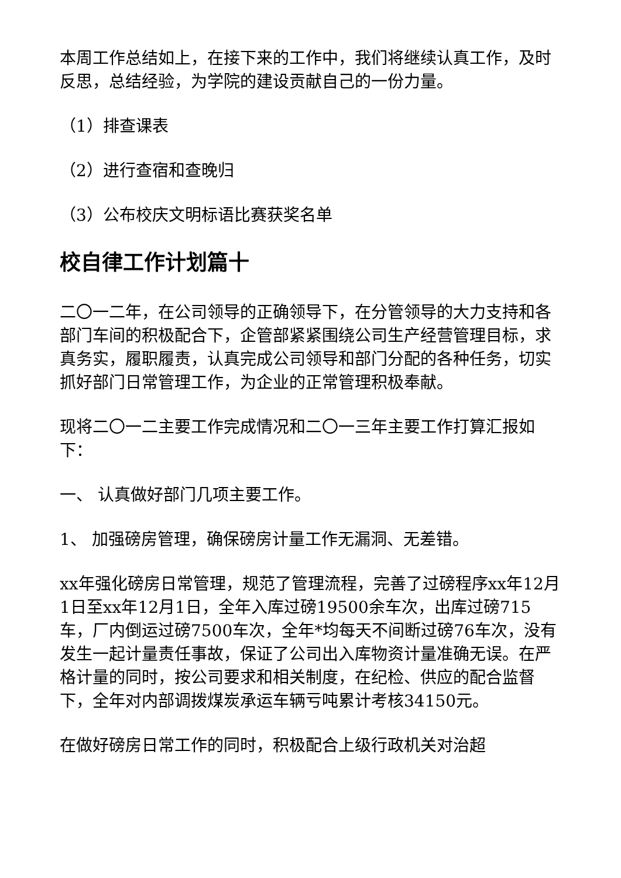本周工作总结如上，在接下来的工作中，我们将继续认真工作，及时反思，总结经验，为学院的建设贡献自己的一份力量。
（1）排查课表
（2）进行查宿和查晚归
（3）公布校庆文明标语比赛获奖名单
校自律工作计划篇十
二〇一二年，在公司领导的正确领导下，在分管领导的大力支持和各部门车间的积极配合下，企管部紧紧围绕公司生产经营管理目标，求真务实，履职履责，认真完成公司领导和部门分配的各种任务，切实抓好部门日常管理工作，为企业的正常管理积极奉献。
现将二〇一二主要工作完成情况和二〇一三年主要工作打算汇报如下：
一、 认真做好部门几项主要工作。
1、 加强磅房管理，确保磅房计量工作无漏洞、无差错。
xx年强化磅房日常管理，规范了管理流程，完善了过磅程序xx年12月1日至xx年12月1日，全年入库过磅19500余车次，出库过磅715车，厂内倒运过磅7500车次，全年*均每天不间断过磅76车次，没有发生一起计量责任事故，保证了公司出入库物资计量准确无误。在严格计量的同时，按公司要求和相关制度，在纪检、供应的配合监督下，全年对内部调拨煤炭承运车辆亏吨累计考核34150元。
在做好磅房日常工作的同时，积极配合上级行政机关对治超